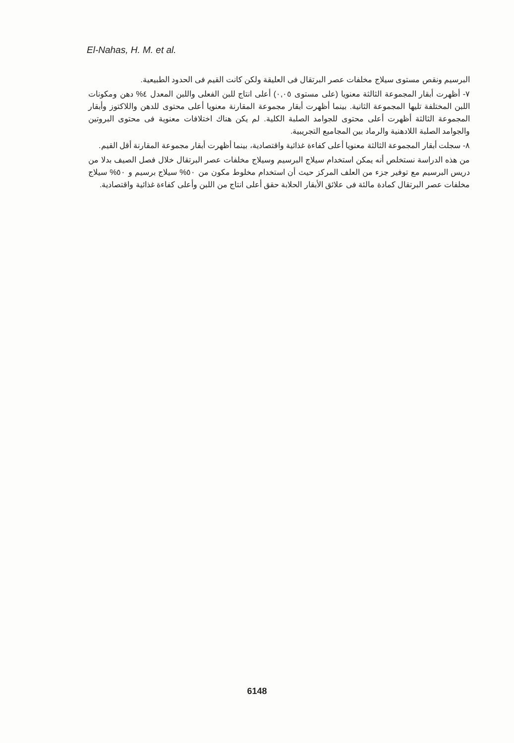El-Nahas, H. M. et al.
البرسيم ونقص مستوى سيلاج مخلفات عصر البرتقال فى العليقة ولكن كانت القيم فى الحدود الطبيعية.
٧- أظهرت أبقار المجموعة الثالثة معنويا (على مستوى ٠,٠٥) أعلى انتاج للبن الفعلى واللبن المعدل ٤% دهن ومكونات اللبن المختلفة تليها المجموعة الثانية. بينما أظهرت أبقار مجموعة المقارنة معنويا أعلى محتوى للدهن واللاكتوز وأبقار المجموعة الثالثة أظهرت أعلى محتوى للجوامد الصلبة الكلية. لم يكن هناك اختلافات معنوية فى محتوى البروتين والجوامد الصلبة اللادهنية والرماد بين المجاميع التجريبية.
٨- سجلت أبقار المجموعة الثالثة معنويا أعلى كفاءة غذائية واقتصادية، بينما أظهرت أبقار مجموعة المقارنة أقل القيم.
من هذه الدراسة نستخلص أنه يمكن استخدام سيلاج البرسيم وسيلاج مخلفات عصر البرتقال خلال فصل الصيف بدلا من دريس البرسيم مع توفير جزء من العلف المركز حيث أن استخدام مخلوط مكون من ٥٠% سيلاج برسيم و ٥٠% سيلاج مخلفات عصر البرتقال كمادة مالئة فى علائق الأبقار الحلابة حقق أعلى انتاج من اللبن وأعلى كفاءة غذائية واقتصادية.
6148